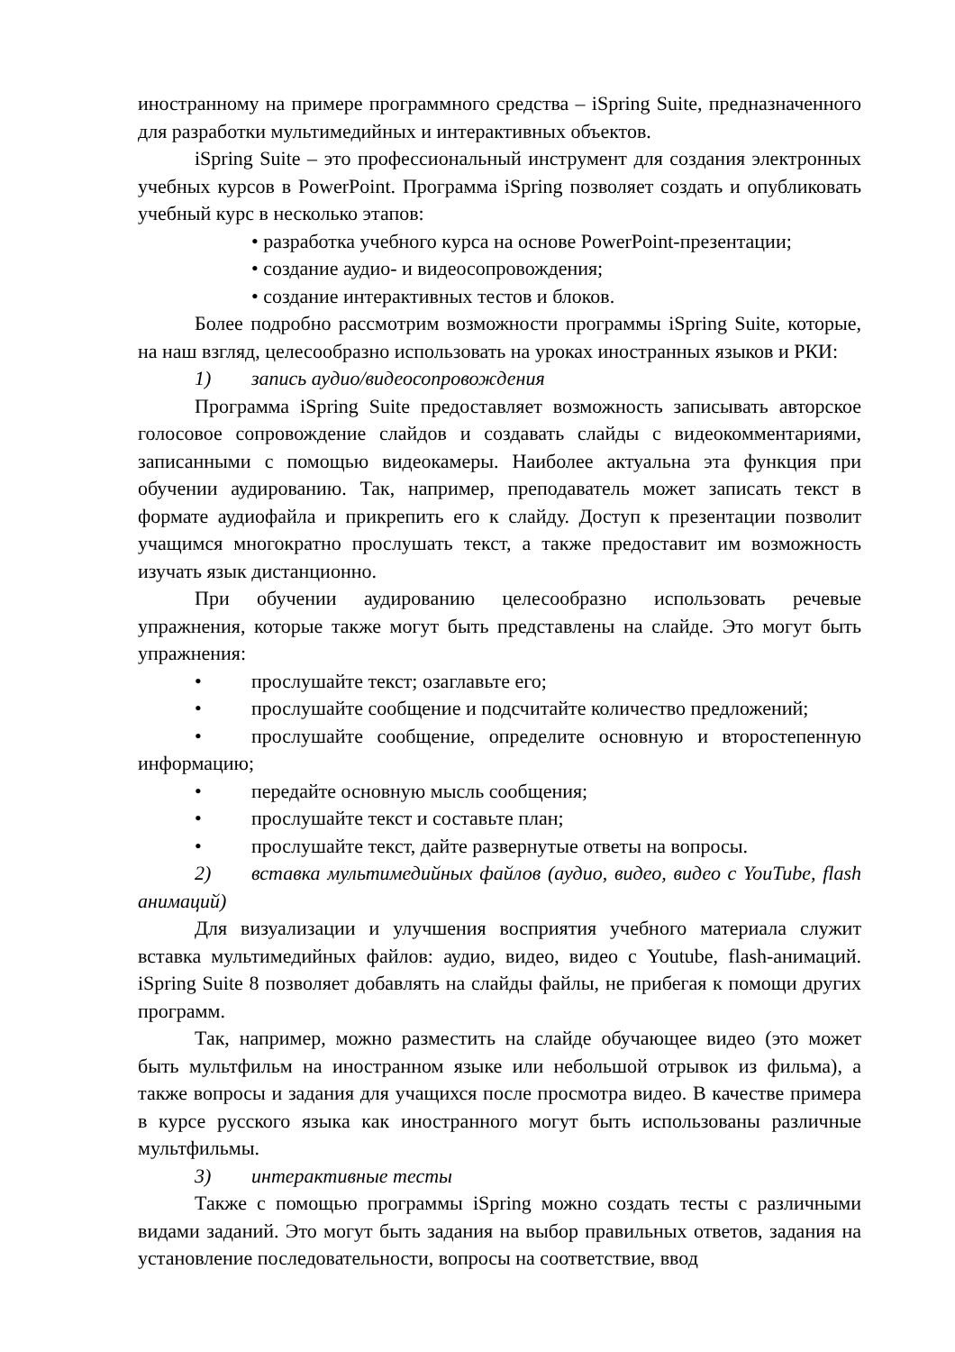иностранному на примере программного средства – iSpring Suite, предназначенного для разработки мультимедийных и интерактивных объектов.
iSpring Suite – это профессиональный инструмент для создания электронных учебных курсов в PowerPoint. Программа iSpring позволяет создать и опубликовать учебный курс в несколько этапов:
разработка учебного курса на основе PowerPoint-презентации;
создание аудио- и видеосопровождения;
создание интерактивных тестов и блоков.
Более подробно рассмотрим возможности программы iSpring Suite, которые, на наш взгляд, целесообразно использовать на уроках иностранных языков и РКИ:
1) запись аудио/видеосопровождения
Программа iSpring Suite предоставляет возможность записывать авторское голосовое сопровождение слайдов и создавать слайды с видеокомментариями, записанными с помощью видеокамеры. Наиболее актуальна эта функция при обучении аудированию. Так, например, преподаватель может записать текст в формате аудиофайла и прикрепить его к слайду. Доступ к презентации позволит учащимся многократно прослушать текст, а также предоставит им возможность изучать язык дистанционно.
При обучении аудированию целесообразно использовать речевые упражнения, которые также могут быть представлены на слайде. Это могут быть упражнения:
• прослушайте текст; озаглавьте его;
• прослушайте сообщение и подсчитайте количество предложений;
• прослушайте сообщение, определите основную и второстепенную информацию;
• передайте основную мысль сообщения;
• прослушайте текст и составьте план;
• прослушайте текст, дайте развернутые ответы на вопросы.
2) вставка мультимедийных файлов (аудио, видео, видео с YouTube, flash анимаций)
Для визуализации и улучшения восприятия учебного материала служит вставка мультимедийных файлов: аудио, видео, видео с Youtube, flash-анимаций. iSpring Suite 8 позволяет добавлять на слайды файлы, не прибегая к помощи других программ.
Так, например, можно разместить на слайде обучающее видео (это может быть мультфильм на иностранном языке или небольшой отрывок из фильма), а также вопросы и задания для учащихся после просмотра видео. В качестве примера в курсе русского языка как иностранного могут быть использованы различные мультфильмы.
3) интерактивные тесты
Также с помощью программы iSpring можно создать тесты с различными видами заданий. Это могут быть задания на выбор правильных ответов, задания на установление последовательности, вопросы на соответствие, ввод